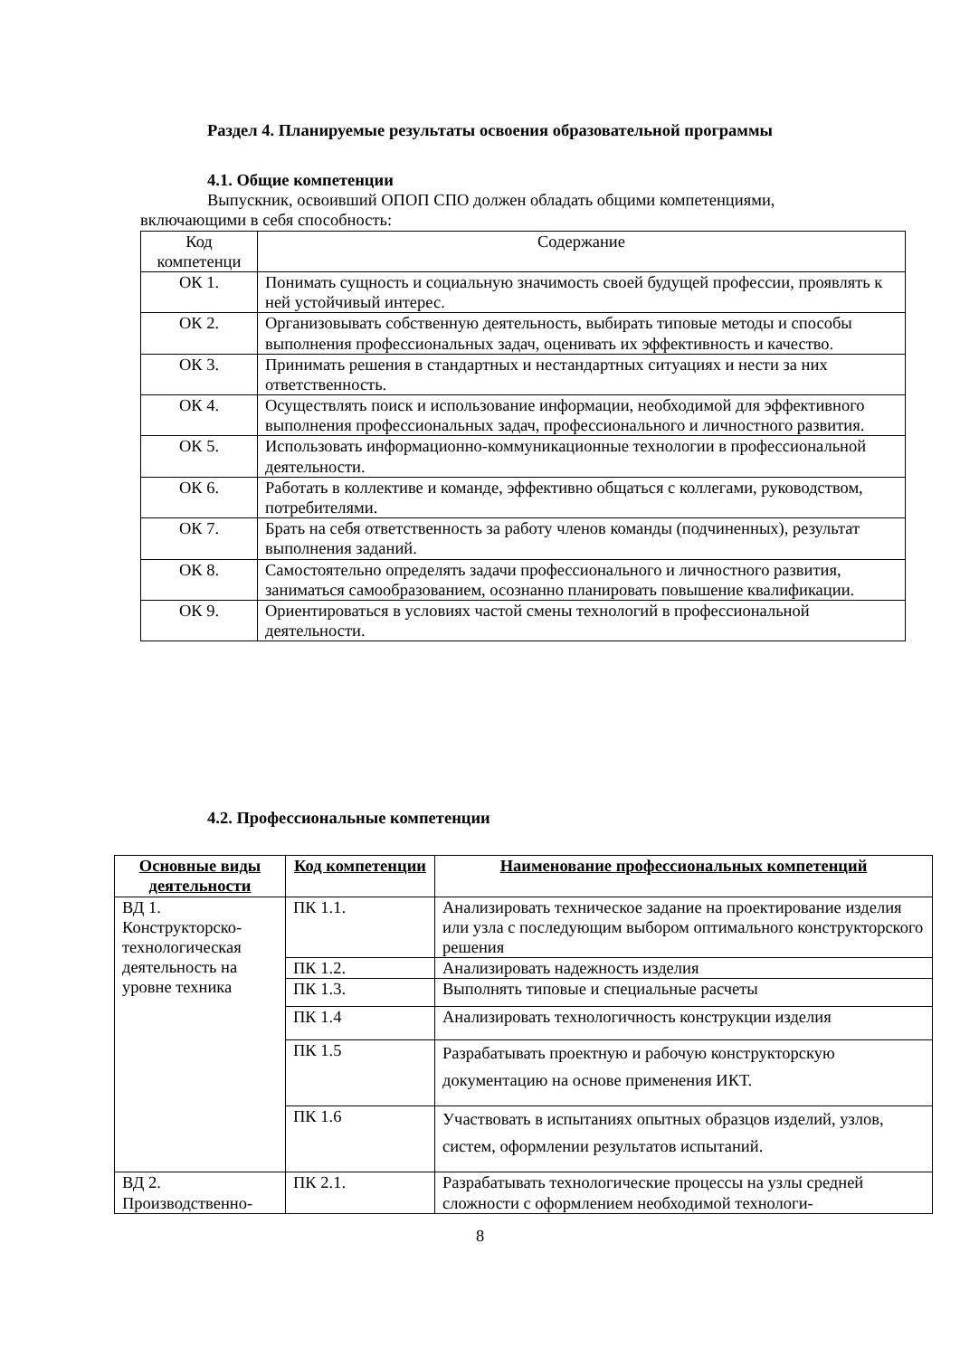Раздел 4. Планируемые результаты освоения образовательной программы
4.1. Общие компетенции
Выпускник, освоивший ОПОП СПО должен обладать общими компетенциями,
включающими в себя способность:
| Код компетенци | Содержание |
| ОК 1. | Понимать сущность и социальную значимость своей будущей профессии, проявлять к ней устойчивый интерес. |
| ОК 2. | Организовывать собственную деятельность, выбирать типовые методы и способы выполнения профессиональных задач, оценивать их эффективность и качество. |
| ОК 3. | Принимать решения в стандартных и нестандартных ситуациях и нести за них ответственность. |
| ОК 4. | Осуществлять поиск и использование информации, необходимой для эффективного выполнения профессиональных задач, профессионального и личностного развития. |
| ОК 5. | Использовать информационно-коммуникационные технологии в профессиональной деятельности. |
| ОК 6. | Работать в коллективе и команде, эффективно общаться с коллегами, руководством, потребителями. |
| ОК 7. | Брать на себя ответственность за работу членов команды (подчиненных), результат выполнения заданий. |
| ОК 8. | Самостоятельно определять задачи профессионального и личностного развития, заниматься самообразованием, осознанно планировать повышение квалификации. |
| ОК 9. | Ориентироваться в условиях частой смены технологий в профессиональной деятельности. |
4.2. Профессиональные компетенции
| Основные виды деятельности | Код компетенции | Наименование профессиональных компетенций |
| --- | --- | --- |
| ВД 1. Конструкторско-технологическая деятельность на уровне техника | ПК 1.1. | Анализировать техническое задание на проектирование изделия или узла с последующим выбором оптимального конструкторского решения |
| | ПК 1.2. | Анализировать надежность изделия |
| | ПК 1.3. | Выполнять типовые и специальные расчеты |
| | ПК 1.4 | Анализировать технологичность конструкции изделия |
| | ПК 1.5 | Разрабатывать проектную и рабочую конструкторскую документацию на основе применения ИКТ. |
| | ПК 1.6 | Участвовать в испытаниях опытных образцов изделий, узлов, систем, оформлении результатов испытаний. |
| ВД 2. Производственно- | ПК 2.1. | Разрабатывать технологические процессы на узлы средней сложности с оформлением необходимой технологи- |
8